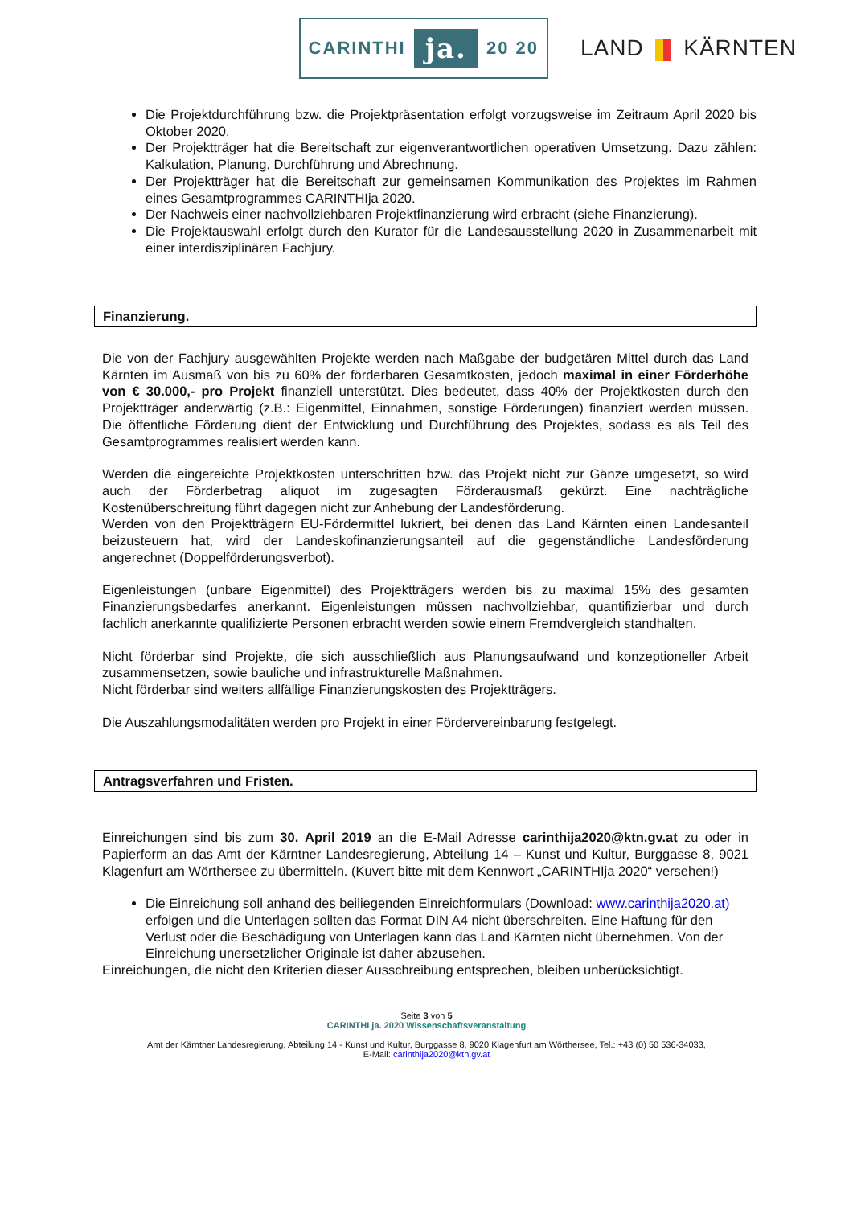CARINTHI ja. 20 20
LAND KÄRNTEN
Die Projektdurchführung bzw. die Projektpräsentation erfolgt vorzugsweise im Zeitraum April 2020 bis Oktober 2020.
Der Projektträger hat die Bereitschaft zur eigenverantwortlichen operativen Umsetzung. Dazu zählen: Kalkulation, Planung, Durchführung und Abrechnung.
Der Projektträger hat die Bereitschaft zur gemeinsamen Kommunikation des Projektes im Rahmen eines Gesamtprogrammes CARINTHIja 2020.
Der Nachweis einer nachvollziehbaren Projektfinanzierung wird erbracht (siehe Finanzierung).
Die Projektauswahl erfolgt durch den Kurator für die Landesausstellung 2020 in Zusammenarbeit mit einer interdisziplinären Fachjury.
Finanzierung.
Die von der Fachjury ausgewählten Projekte werden nach Maßgabe der budgetären Mittel durch das Land Kärnten im Ausmaß von bis zu 60% der förderbaren Gesamtkosten, jedoch maximal in einer Förderhöhe von € 30.000,- pro Projekt finanziell unterstützt. Dies bedeutet, dass 40% der Projektkosten durch den Projektträger anderwärtig (z.B.: Eigenmittel, Einnahmen, sonstige Förderungen) finanziert werden müssen. Die öffentliche Förderung dient der Entwicklung und Durchführung des Projektes, sodass es als Teil des Gesamtprogrammes realisiert werden kann.
Werden die eingereichte Projektkosten unterschritten bzw. das Projekt nicht zur Gänze umgesetzt, so wird auch der Förderbetrag aliquot im zugesagten Förderausmaß gekürzt. Eine nachträgliche Kostenüberschreitung führt dagegen nicht zur Anhebung der Landesförderung.
Werden von den Projektträgern EU-Fördermittel lukriert, bei denen das Land Kärnten einen Landesanteil beizusteuern hat, wird der Landeskofinanzierungsanteil auf die gegenständliche Landesförderung angerechnet (Doppelförderungsverbot).
Eigenleistungen (unbare Eigenmittel) des Projektträgers werden bis zu maximal 15% des gesamten Finanzierungsbedarfes anerkannt. Eigenleistungen müssen nachvollziehbar, quantifizierbar und durch fachlich anerkannte qualifizierte Personen erbracht werden sowie einem Fremdvergleich standhalten.
Nicht förderbar sind Projekte, die sich ausschließlich aus Planungsaufwand und konzeptioneller Arbeit zusammensetzen, sowie bauliche und infrastrukturelle Maßnahmen.
Nicht förderbar sind weiters allfällige Finanzierungskosten des Projektträgers.
Die Auszahlungsmodalitäten werden pro Projekt in einer Fördervereinbarung festgelegt.
Antragsverfahren und Fristen.
Einreichungen sind bis zum 30. April 2019 an die E-Mail Adresse carinthija2020@ktn.gv.at zu oder in Papierform an das Amt der Kärntner Landesregierung, Abteilung 14 – Kunst und Kultur, Burggasse 8, 9021 Klagenfurt am Wörthersee zu übermitteln. (Kuvert bitte mit dem Kennwort „CARINTHIja 2020“ versehen!)
Die Einreichung soll anhand des beiliegenden Einreichformulars (Download: www.carinthija2020.at) erfolgen und die Unterlagen sollten das Format DIN A4 nicht überschreiten. Eine Haftung für den Verlust oder die Beschädigung von Unterlagen kann das Land Kärnten nicht übernehmen. Von der Einreichung unersetzlicher Originale ist daher abzusehen.
Einreichungen, die nicht den Kriterien dieser Ausschreibung entsprechen, bleiben unberücksichtigt.
Seite 3 von 5
CARINTHI ja. 2020 Wissenschaftsveranstaltung
Amt der Kärntner Landesregierung, Abteilung 14 - Kunst und Kultur, Burggasse 8, 9020 Klagenfurt am Wörthersee, Tel.: +43 (0) 50 536-34033,
E-Mail: carinthija2020@ktn.gv.at